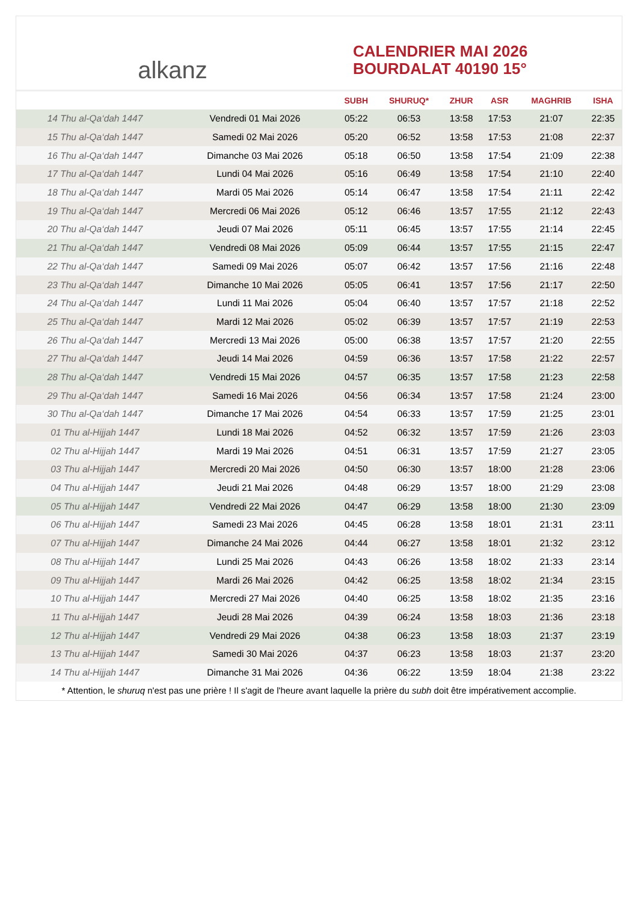alkanz
CALENDRIER MAI 2026
BOURDALAT 40190 15°
| | | SUBH | SHURUQ* | ZHUR | ASR | MAGHRIB | ISHA |
| --- | --- | --- | --- | --- | --- | --- | --- |
| 14 Thu al-Qa‘dah 1447 | Vendredi 01 Mai 2026 | 05:22 | 06:53 | 13:58 | 17:53 | 21:07 | 22:35 |
| 15 Thu al-Qa‘dah 1447 | Samedi 02 Mai 2026 | 05:20 | 06:52 | 13:58 | 17:53 | 21:08 | 22:37 |
| 16 Thu al-Qa‘dah 1447 | Dimanche 03 Mai 2026 | 05:18 | 06:50 | 13:58 | 17:54 | 21:09 | 22:38 |
| 17 Thu al-Qa‘dah 1447 | Lundi 04 Mai 2026 | 05:16 | 06:49 | 13:58 | 17:54 | 21:10 | 22:40 |
| 18 Thu al-Qa‘dah 1447 | Mardi 05 Mai 2026 | 05:14 | 06:47 | 13:58 | 17:54 | 21:11 | 22:42 |
| 19 Thu al-Qa‘dah 1447 | Mercredi 06 Mai 2026 | 05:12 | 06:46 | 13:57 | 17:55 | 21:12 | 22:43 |
| 20 Thu al-Qa‘dah 1447 | Jeudi 07 Mai 2026 | 05:11 | 06:45 | 13:57 | 17:55 | 21:14 | 22:45 |
| 21 Thu al-Qa‘dah 1447 | Vendredi 08 Mai 2026 | 05:09 | 06:44 | 13:57 | 17:55 | 21:15 | 22:47 |
| 22 Thu al-Qa‘dah 1447 | Samedi 09 Mai 2026 | 05:07 | 06:42 | 13:57 | 17:56 | 21:16 | 22:48 |
| 23 Thu al-Qa‘dah 1447 | Dimanche 10 Mai 2026 | 05:05 | 06:41 | 13:57 | 17:56 | 21:17 | 22:50 |
| 24 Thu al-Qa‘dah 1447 | Lundi 11 Mai 2026 | 05:04 | 06:40 | 13:57 | 17:57 | 21:18 | 22:52 |
| 25 Thu al-Qa‘dah 1447 | Mardi 12 Mai 2026 | 05:02 | 06:39 | 13:57 | 17:57 | 21:19 | 22:53 |
| 26 Thu al-Qa‘dah 1447 | Mercredi 13 Mai 2026 | 05:00 | 06:38 | 13:57 | 17:57 | 21:20 | 22:55 |
| 27 Thu al-Qa‘dah 1447 | Jeudi 14 Mai 2026 | 04:59 | 06:36 | 13:57 | 17:58 | 21:22 | 22:57 |
| 28 Thu al-Qa‘dah 1447 | Vendredi 15 Mai 2026 | 04:57 | 06:35 | 13:57 | 17:58 | 21:23 | 22:58 |
| 29 Thu al-Qa‘dah 1447 | Samedi 16 Mai 2026 | 04:56 | 06:34 | 13:57 | 17:58 | 21:24 | 23:00 |
| 30 Thu al-Qa‘dah 1447 | Dimanche 17 Mai 2026 | 04:54 | 06:33 | 13:57 | 17:59 | 21:25 | 23:01 |
| 01 Thu al-Hijjah 1447 | Lundi 18 Mai 2026 | 04:52 | 06:32 | 13:57 | 17:59 | 21:26 | 23:03 |
| 02 Thu al-Hijjah 1447 | Mardi 19 Mai 2026 | 04:51 | 06:31 | 13:57 | 17:59 | 21:27 | 23:05 |
| 03 Thu al-Hijjah 1447 | Mercredi 20 Mai 2026 | 04:50 | 06:30 | 13:57 | 18:00 | 21:28 | 23:06 |
| 04 Thu al-Hijjah 1447 | Jeudi 21 Mai 2026 | 04:48 | 06:29 | 13:57 | 18:00 | 21:29 | 23:08 |
| 05 Thu al-Hijjah 1447 | Vendredi 22 Mai 2026 | 04:47 | 06:29 | 13:58 | 18:00 | 21:30 | 23:09 |
| 06 Thu al-Hijjah 1447 | Samedi 23 Mai 2026 | 04:45 | 06:28 | 13:58 | 18:01 | 21:31 | 23:11 |
| 07 Thu al-Hijjah 1447 | Dimanche 24 Mai 2026 | 04:44 | 06:27 | 13:58 | 18:01 | 21:32 | 23:12 |
| 08 Thu al-Hijjah 1447 | Lundi 25 Mai 2026 | 04:43 | 06:26 | 13:58 | 18:02 | 21:33 | 23:14 |
| 09 Thu al-Hijjah 1447 | Mardi 26 Mai 2026 | 04:42 | 06:25 | 13:58 | 18:02 | 21:34 | 23:15 |
| 10 Thu al-Hijjah 1447 | Mercredi 27 Mai 2026 | 04:40 | 06:25 | 13:58 | 18:02 | 21:35 | 23:16 |
| 11 Thu al-Hijjah 1447 | Jeudi 28 Mai 2026 | 04:39 | 06:24 | 13:58 | 18:03 | 21:36 | 23:18 |
| 12 Thu al-Hijjah 1447 | Vendredi 29 Mai 2026 | 04:38 | 06:23 | 13:58 | 18:03 | 21:37 | 23:19 |
| 13 Thu al-Hijjah 1447 | Samedi 30 Mai 2026 | 04:37 | 06:23 | 13:58 | 18:03 | 21:37 | 23:20 |
| 14 Thu al-Hijjah 1447 | Dimanche 31 Mai 2026 | 04:36 | 06:22 | 13:59 | 18:04 | 21:38 | 23:22 |
* Attention, le shuruq n'est pas une prière ! Il s'agit de l'heure avant laquelle la prière du subh doit être impérativement accomplie.